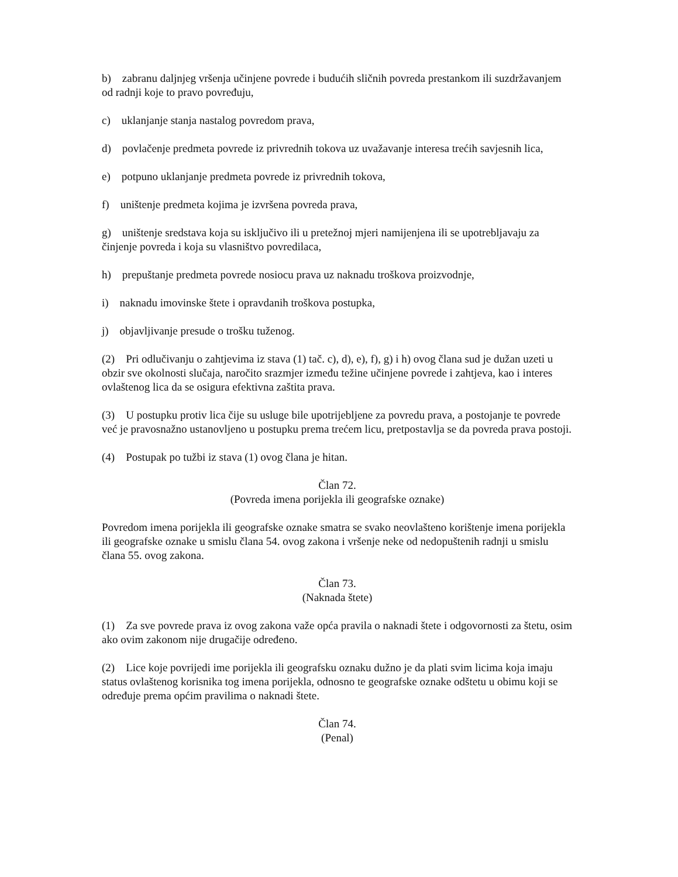b) zabranu daljnjeg vršenja učinjene povrede i budućih sličnih povreda prestankom ili suzdržavanjem od radnji koje to pravo povređuju,
c) uklanjanje stanja nastalog povredom prava,
d) povlačenje predmeta povrede iz privrednih tokova uz uvažavanje interesa trećih savjesnih lica,
e) potpuno uklanjanje predmeta povrede iz privrednih tokova,
f) uništenje predmeta kojima je izvršena povreda prava,
g) uništenje sredstava koja su isključivo ili u pretežnoj mjeri namijenjena ili se upotrebljavaju za činjenje povreda i koja su vlasništvo povredilaca,
h) prepuštanje predmeta povrede nosiocu prava uz naknadu troškova proizvodnje,
i) naknadu imovinske štete i opravdanih troškova postupka,
j) objavljivanje presude o trošku tuženog.
(2) Pri odlučivanju o zahtjevima iz stava (1) tač. c), d), e), f), g) i h) ovog člana sud je dužan uzeti u obzir sve okolnosti slučaja, naročito srazmjer između težine učinjene povrede i zahtjeva, kao i interes ovlaštenog lica da se osigura efektivna zaštita prava.
(3) U postupku protiv lica čije su usluge bile upotrijebljene za povredu prava, a postojanje te povrede već je pravosnažno ustanovljeno u postupku prema trećem licu, pretpostavlja se da povreda prava postoji.
(4) Postupak po tužbi iz stava (1) ovog člana je hitan.
Član 72.
(Povreda imena porijekla ili geografske oznake)
Povredom imena porijekla ili geografske oznake smatra se svako neovlašteno korištenje imena porijekla ili geografske oznake u smislu člana 54. ovog zakona i vršenje neke od nedopuštenih radnji u smislu člana 55. ovog zakona.
Član 73.
(Naknada štete)
(1) Za sve povrede prava iz ovog zakona važe opća pravila o naknadi štete i odgovornosti za štetu, osim ako ovim zakonom nije drugačije određeno.
(2) Lice koje povrijedi ime porijekla ili geografsku oznaku dužno je da plati svim licima koja imaju status ovlaštenog korisnika tog imena porijekla, odnosno te geografske oznake odštetu u obimu koji se određuje prema općim pravilima o naknadi štete.
Član 74.
(Penal)